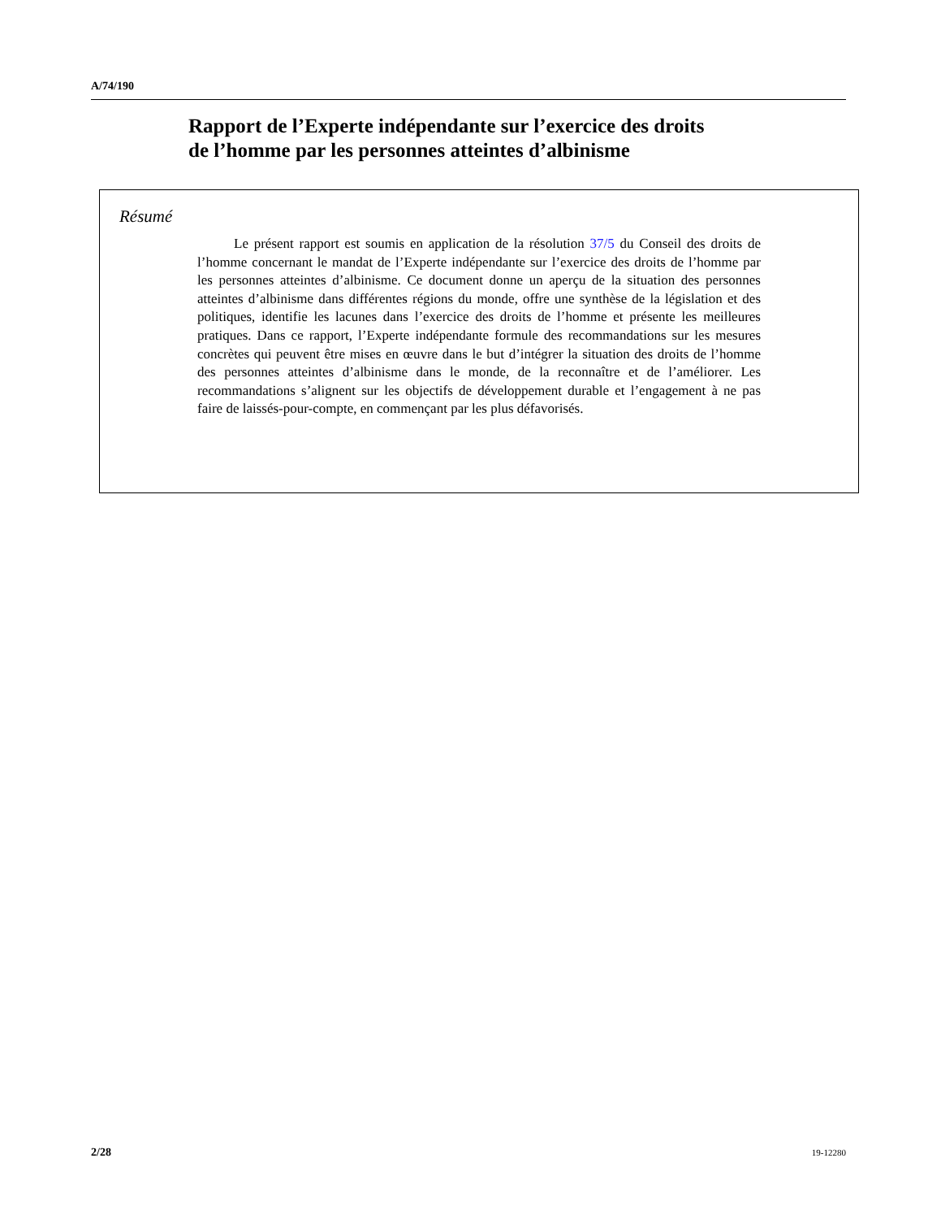A/74/190
Rapport de l’Experte indépendante sur l’exercice des droits
de l’homme par les personnes atteintes d’albinisme
Résumé
Le présent rapport est soumis en application de la résolution 37/5 du Conseil des droits de l’homme concernant le mandat de l’Experte indépendante sur l’exercice des droits de l’homme par les personnes atteintes d’albinisme. Ce document donne un aperçu de la situation des personnes atteintes d’albinisme dans différentes régions du monde, offre une synthèse de la législation et des politiques, identifie les lacunes dans l’exercice des droits de l’homme et présente les meilleures pratiques. Dans ce rapport, l’Experte indépendante formule des recommandations sur les mesures concrètes qui peuvent être mises en œuvre dans le but d’intégrer la situation des droits de l’homme des personnes atteintes d’albinisme dans le monde, de la reconnaître et de l’améliorer. Les recommandations s’alignent sur les objectifs de développement durable et l’engagement à ne pas faire de laissés-pour-compte, en commençant par les plus défavorisés.
2/28 19-12280